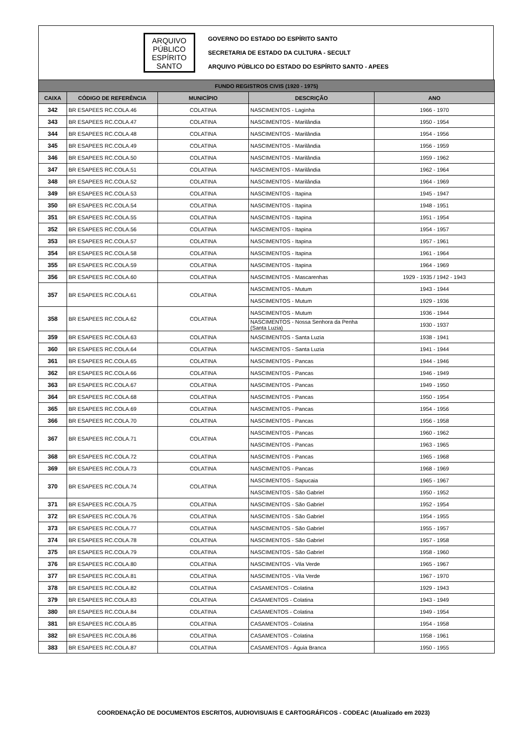ARQUIVO
PÚBLICO
ESPÍRITO
SANTO
GOVERNO DO ESTADO DO ESPÍRITO SANTO
SECRETARIA DE ESTADO DA CULTURA - SECULT
ARQUIVO PÚBLICO DO ESTADO DO ESPÍRITO SANTO - APEES
| FUNDO REGISTROS CIVIS (1920 - 1975) | | | | |
| CAIXA | CÓDIGO DE REFERÊNCIA | MUNICÍPIO | DESCRIÇÃO | ANO |
| 342 | BR ESAPEES RC.COLA.46 | COLATINA | NASCIMENTOS - Laginha | 1966 - 1970 |
| 343 | BR ESAPEES RC.COLA.47 | COLATINA | NASCIMENTOS - Marilândia | 1950 - 1954 |
| 344 | BR ESAPEES RC.COLA.48 | COLATINA | NASCIMENTOS - Marilândia | 1954 - 1956 |
| 345 | BR ESAPEES RC.COLA.49 | COLATINA | NASCIMENTOS - Marilândia | 1956 - 1959 |
| 346 | BR ESAPEES RC.COLA.50 | COLATINA | NASCIMENTOS - Marilândia | 1959 - 1962 |
| 347 | BR ESAPEES RC.COLA.51 | COLATINA | NASCIMENTOS - Marilândia | 1962 - 1964 |
| 348 | BR ESAPEES RC.COLA.52 | COLATINA | NASCIMENTOS - Marilândia | 1964 - 1969 |
| 349 | BR ESAPEES RC.COLA.53 | COLATINA | NASCIMENTOS - Itapina | 1945 - 1947 |
| 350 | BR ESAPEES RC.COLA.54 | COLATINA | NASCIMENTOS - Itapina | 1948 - 1951 |
| 351 | BR ESAPEES RC.COLA.55 | COLATINA | NASCIMENTOS - Itapina | 1951 - 1954 |
| 352 | BR ESAPEES RC.COLA.56 | COLATINA | NASCIMENTOS - Itapina | 1954 - 1957 |
| 353 | BR ESAPEES RC.COLA.57 | COLATINA | NASCIMENTOS - Itapina | 1957 - 1961 |
| 354 | BR ESAPEES RC.COLA.58 | COLATINA | NASCIMENTOS - Itapina | 1961 - 1964 |
| 355 | BR ESAPEES RC.COLA.59 | COLATINA | NASCIMENTOS - Itapina | 1964 - 1969 |
| 356 | BR ESAPEES RC.COLA.60 | COLATINA | NASCIMENTOS - Mascarenhas | 1929 - 1935 / 1942 - 1943 |
| 357 | BR ESAPEES RC.COLA.61 | COLATINA | NASCIMENTOS - Mutum | 1943 - 1944 |
| | | | NASCIMENTOS - Mutum | 1929 - 1936 |
| 358 | BR ESAPEES RC.COLA.62 | COLATINA | NASCIMENTOS - Mutum | 1936 - 1944 |
| | | | NASCIMENTOS - Nossa Senhora da Penha (Santa Luzia) | 1930 - 1937 |
| 359 | BR ESAPEES RC.COLA.63 | COLATINA | NASCIMENTOS - Santa Luzia | 1938 - 1941 |
| 360 | BR ESAPEES RC.COLA.64 | COLATINA | NASCIMENTOS - Santa Luzia | 1941 - 1944 |
| 361 | BR ESAPEES RC.COLA.65 | COLATINA | NASCIMENTOS - Pancas | 1944 - 1946 |
| 362 | BR ESAPEES RC.COLA.66 | COLATINA | NASCIMENTOS - Pancas | 1946 - 1949 |
| 363 | BR ESAPEES RC.COLA.67 | COLATINA | NASCIMENTOS - Pancas | 1949 - 1950 |
| 364 | BR ESAPEES RC.COLA.68 | COLATINA | NASCIMENTOS - Pancas | 1950 - 1954 |
| 365 | BR ESAPEES RC.COLA.69 | COLATINA | NASCIMENTOS - Pancas | 1954 - 1956 |
| 366 | BR ESAPEES RC.COLA.70 | COLATINA | NASCIMENTOS - Pancas | 1956 - 1958 |
| 367 | BR ESAPEES RC.COLA.71 | COLATINA | NASCIMENTOS - Pancas | 1960 - 1962 |
| | | | NASCIMENTOS - Pancas | 1963 - 1965 |
| 368 | BR ESAPEES RC.COLA.72 | COLATINA | NASCIMENTOS - Pancas | 1965 - 1968 |
| 369 | BR ESAPEES RC.COLA.73 | COLATINA | NASCIMENTOS - Pancas | 1968 - 1969 |
| 370 | BR ESAPEES RC.COLA.74 | COLATINA | NASCIMENTOS - Sapucaia | 1965 - 1967 |
| | | | NASCIMENTOS - São Gabriel | 1950 - 1952 |
| 371 | BR ESAPEES RC.COLA.75 | COLATINA | NASCIMENTOS - São Gabriel | 1952 - 1954 |
| 372 | BR ESAPEES RC.COLA.76 | COLATINA | NASCIMENTOS - São Gabriel | 1954 - 1955 |
| 373 | BR ESAPEES RC.COLA.77 | COLATINA | NASCIMENTOS - São Gabriel | 1955 - 1957 |
| 374 | BR ESAPEES RC.COLA.78 | COLATINA | NASCIMENTOS - São Gabriel | 1957 - 1958 |
| 375 | BR ESAPEES RC.COLA.79 | COLATINA | NASCIMENTOS - São Gabriel | 1958 - 1960 |
| 376 | BR ESAPEES RC.COLA.80 | COLATINA | NASCIMENTOS - Vila Verde | 1965 - 1967 |
| 377 | BR ESAPEES RC.COLA.81 | COLATINA | NASCIMENTOS - Vila Verde | 1967 - 1970 |
| 378 | BR ESAPEES RC.COLA.82 | COLATINA | CASAMENTOS - Colatina | 1929 - 1943 |
| 379 | BR ESAPEES RC.COLA.83 | COLATINA | CASAMENTOS - Colatina | 1943 - 1949 |
| 380 | BR ESAPEES RC.COLA.84 | COLATINA | CASAMENTOS - Colatina | 1949 - 1954 |
| 381 | BR ESAPEES RC.COLA.85 | COLATINA | CASAMENTOS - Colatina | 1954 - 1958 |
| 382 | BR ESAPEES RC.COLA.86 | COLATINA | CASAMENTOS - Colatina | 1958 - 1961 |
| 383 | BR ESAPEES RC.COLA.87 | COLATINA | CASAMENTOS - Águia Branca | 1950 - 1955 |
COORDENAÇÃO DE DOCUMENTOS ESCRITOS, AUDIOVISUAIS E CARTOGRÁFICOS - CODEAC (Atualizado em 2023)